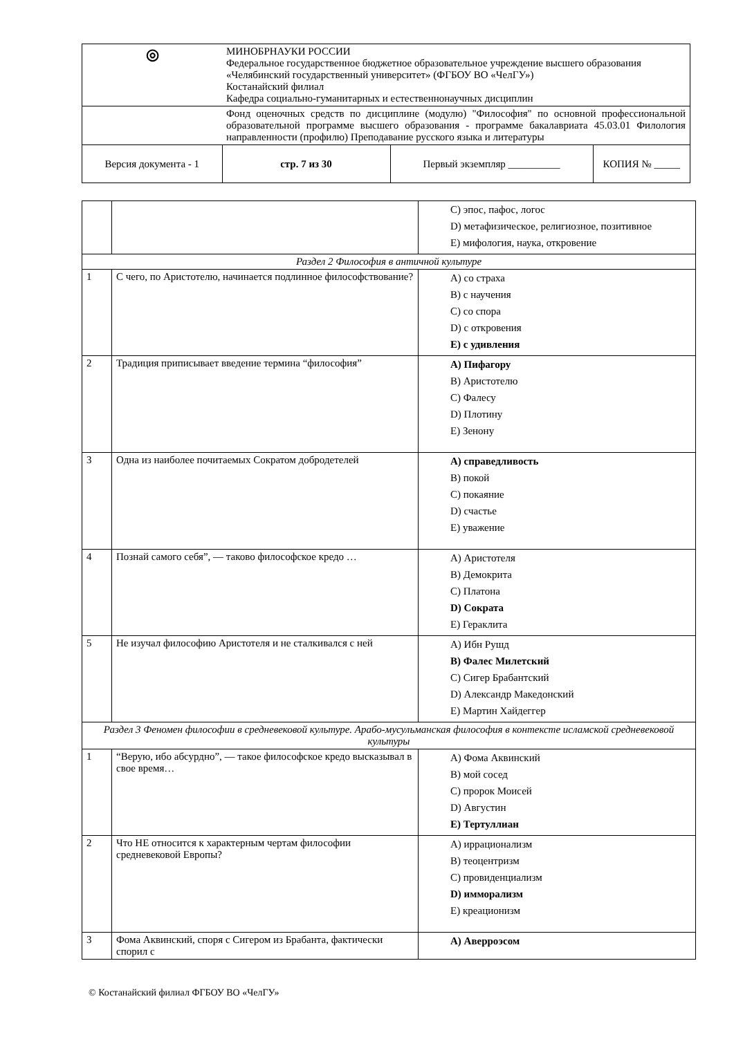| ◎ | МИНОБРНАУКИ РОССИИ Федеральное государственное бюджетное образовательное учреждение высшего образования «Челябинский государственный университет» (ФГБОУ ВО «ЧелГУ») Костанайский филиал Кафедра социально-гуманитарных и естественнонаучных дисциплин | | |
| | Фонд оценочных средств по дисциплине (модулю) "Философия" по основной профессиональной образовательной программе высшего образования - программе бакалавриата 45.03.01 Филология направленности (профилю) Преподавание русского языка и литературы | | |
| Версия документа - 1 | стр. 7 из 30 | Первый экземпляр __________ | КОПИЯ № _____ |
| | | C) эпос, пафос, логос D) метафизическое, религиозное, позитивное E) мифология, наука, откровение |
| Раздел 2 Философия в античной культуре | | |
| 1 | С чего, по Аристотелю, начинается подлинное философствование? | A) со страха B) с научения C) со спора D) с откровения E) с удивления |
| 2 | Традиция приписывает введение термина “философия” | A) Пифагору B) Аристотелю C) Фалесу D) Плотину E) Зенону |
| 3 | Одна из наиболее почитаемых Сократом добродетелей | A) справедливость B) покой C) покаяние D) счастье E) уважение |
| 4 | Познай самого себя”, — таково философское кредо … | A) Аристотеля B) Демокрита C) Платона D) Сократа E) Гераклита |
| 5 | Не изучал философию Аристотеля и не сталкивался с ней | A) Ибн Рушд B) Фалес Милетский C) Сигер Брабантский D) Александр Македонский E) Мартин Хайдеггер |
| Раздел 3 Феномен философии в средневековой культуре. Арабо-мусульманская философия в контексте исламской средневековой культуры | | |
| 1 | “Верую, ибо абсурдно”, — такое философское кредо высказывал в свое время… | A) Фома Аквинский B) мой сосед C) пророк Моисей D) Августин E) Тертуллиан |
| 2 | Что НЕ относится к характерным чертам философии средневековой Европы? | A) иррационализм B) теоцентризм C) провиденциализм D) имморализм E) креационизм |
| 3 | Фома Аквинский, споря с Сигером из Брабанта, фактически спорил с | A) Аверроэсом |
© Костанайский филиал ФГБОУ ВО «ЧелГУ»